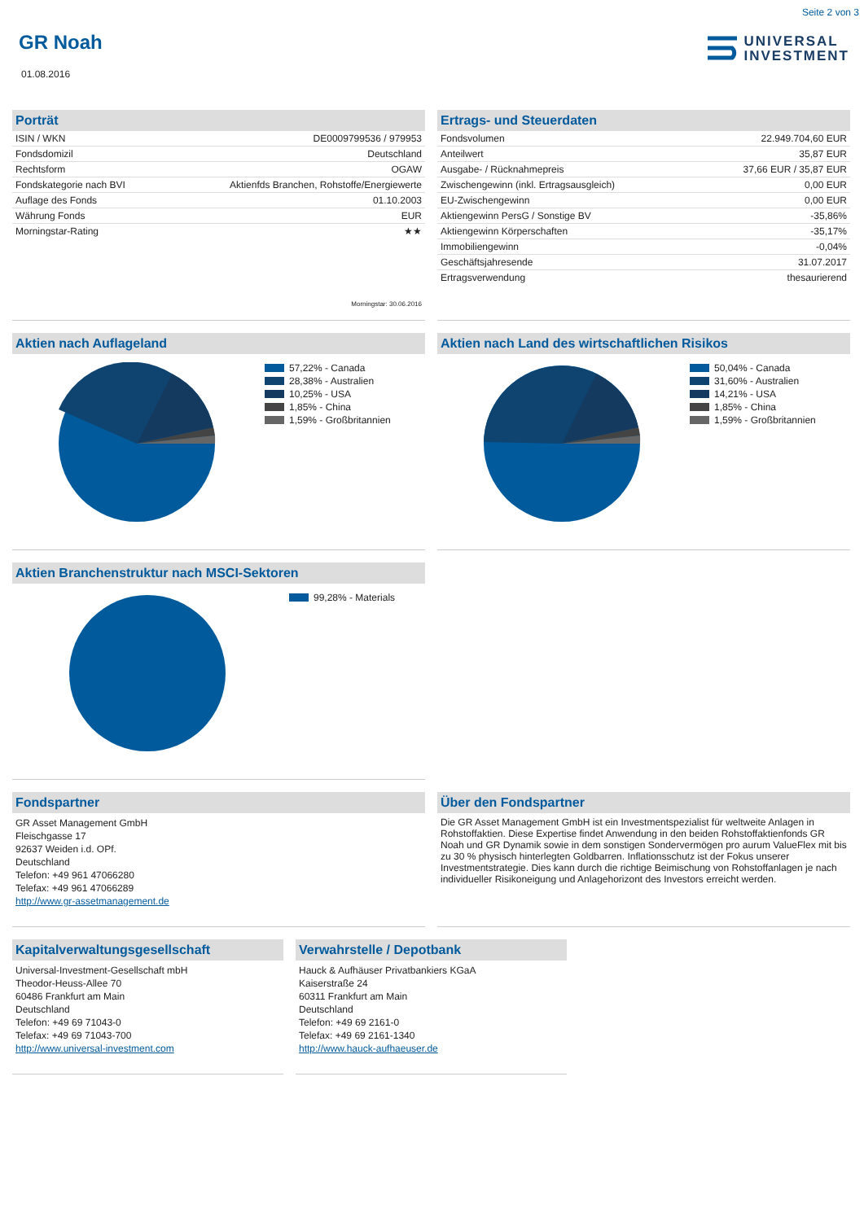Seite 2 von 3
GR Noah
01.08.2016
UNIVERSAL
INVESTMENT
Porträt
| ISIN / WKN | DE0009799536 / 979953 |
| Fondsdomizil | Deutschland |
| Rechtsform | OGAW |
| Fondskategorie nach BVI | Aktienfds Branchen, Rohstoffe/Energiewerte |
| Auflage des Fonds | 01.10.2003 |
| Währung Fonds | EUR |
| Morningstar-Rating | ★★ |
Morningstar: 30.06.2016
Ertrags- und Steuerdaten
| Fondsvolumen | 22.949.704,60 EUR |
| Anteilwert | 35,87 EUR |
| Ausgabe- / Rücknahmepreis | 37,66 EUR / 35,87 EUR |
| Zwischengewinn (inkl. Ertragsausgleich) | 0,00 EUR |
| EU-Zwischengewinn | 0,00 EUR |
| Aktiengewinn PersG / Sonstige BV | -35,86% |
| Aktiengewinn Körperschaften | -35,17% |
| Immobiliengewinn | -0,04% |
| Geschäftsjahresende | 31.07.2017 |
| Ertragsverwendung | thesaurierend |
Aktien nach Auflageland
57,22% - Canada
28,38% - Australien
10,25% - USA
1,85% - China
1,59% - Großbritannien
Aktien nach Land des wirtschaftlichen Risikos
50,04% - Canada
31,60% - Australien
14,21% - USA
1,85% - China
1,59% - Großbritannien
Aktien Branchenstruktur nach MSCI-Sektoren
99,28% - Materials
Fondspartner
GR Asset Management GmbH
Fleischgasse 17
92637 Weiden i.d. OPf.
Deutschland
Telefon: +49 961 47066280
Telefax: +49 961 47066289
http://www.gr-assetmanagement.de
Über den Fondspartner
Die GR Asset Management GmbH ist ein Investmentspezialist für weltweite Anlagen in Rohstoffaktien. Diese Expertise findet Anwendung in den beiden Rohstoffaktienfonds GR Noah und GR Dynamik sowie in dem sonstigen Sondervermögen pro aurum ValueFlex mit bis zu 30 % physisch hinterlegten Goldbarren. Inflationsschutz ist der Fokus unserer Investmentstrategie. Dies kann durch die richtige Beimischung von Rohstoffanlagen je nach individueller Risikoneigung und Anlagehorizont des Investors erreicht werden.
Kapitalverwaltungsgesellschaft
Universal-Investment-Gesellschaft mbH
Theodor-Heuss-Allee 70
60486 Frankfurt am Main
Deutschland
Telefon: +49 69 71043-0
Telefax: +49 69 71043-700
http://www.universal-investment.com
Verwahrstelle / Depotbank
Hauck & Aufhäuser Privatbankiers KGaA
Kaiserstraße 24
60311 Frankfurt am Main
Deutschland
Telefon: +49 69 2161-0
Telefax: +49 69 2161-1340
http://www.hauck-aufhaeuser.de